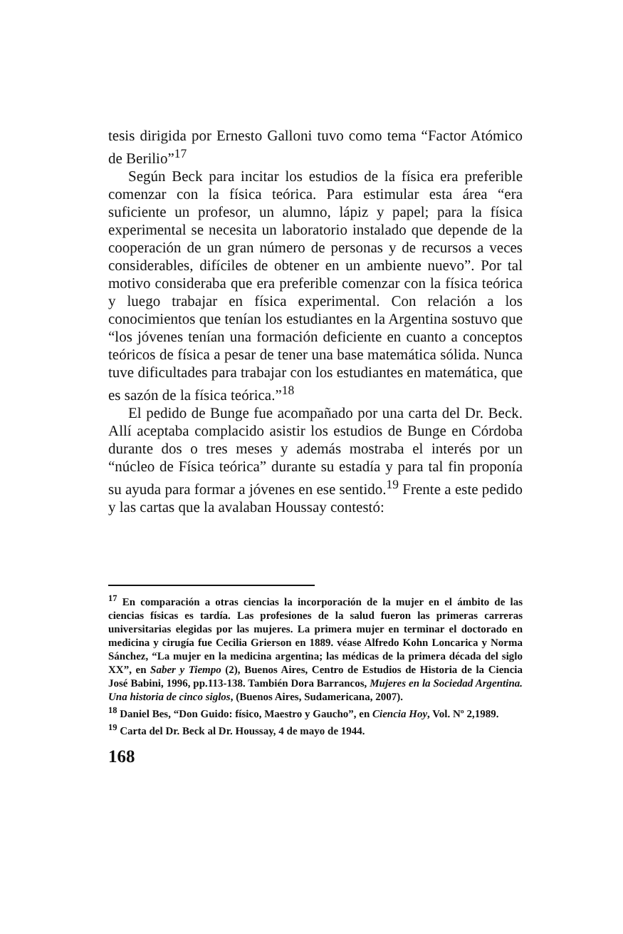tesis dirigida por Ernesto Galloni tuvo como tema “Factor Atómico de Berilio”<sup>17</sup>
Según Beck para incitar los estudios de la física era preferible comenzar con la física teórica. Para estimular esta área “era suficiente un profesor, un alumno, lápiz y papel; para la física experimental se necesita un laboratorio instalado que depende de la cooperación de un gran número de personas y de recursos a veces considerables, difíciles de obtener en un ambiente nuevo”. Por tal motivo consideraba que era preferible comenzar con la física teórica y luego trabajar en física experimental. Con relación a los conocimientos que tenían los estudiantes en la Argentina sostuvo que “los jóvenes tenían una formación deficiente en cuanto a conceptos teóricos de física a pesar de tener una base matemática sólida. Nunca tuve dificultades para trabajar con los estudiantes en matemática, que es sazón de la física teórica.”<sup>18</sup>
El pedido de Bunge fue acompañado por una carta del Dr. Beck. Allí aceptaba complacido asistir los estudios de Bunge en Córdoba durante dos o tres meses y además mostraba el interés por un “núcleo de Física teórica” durante su estadía y para tal fin proponía su ayuda para formar a jóvenes en ese sentido.<sup>19</sup> Frente a este pedido y las cartas que la avalaban Houssay contestó:
<sup>17</sup> En comparación a otras ciencias la incorporación de la mujer en el ámbito de las ciencias físicas es tardía. Las profesiones de la salud fueron las primeras carreras universitarias elegidas por las mujeres. La primera mujer en terminar el doctorado en medicina y cirugía fue Cecilia Grierson en 1889. véase Alfredo Kohn Loncarica y Norma Sánchez, “La mujer en la medicina argentina; las médicas de la primera década del siglo XX”, en Saber y Tiempo (2), Buenos Aires, Centro de Estudios de Historia de la Ciencia José Babini, 1996, pp.113-138. También Dora Barrancos, Mujeres en la Sociedad Argentina. Una historia de cinco siglos, (Buenos Aires, Sudamericana, 2007).
<sup>18</sup> Daniel Bes, “Don Guido: físico, Maestro y Gaucho”, en Ciencia Hoy, Vol. Nº 2,1989.
<sup>19</sup> Carta del Dr. Beck al Dr. Houssay, 4 de mayo de 1944.
168